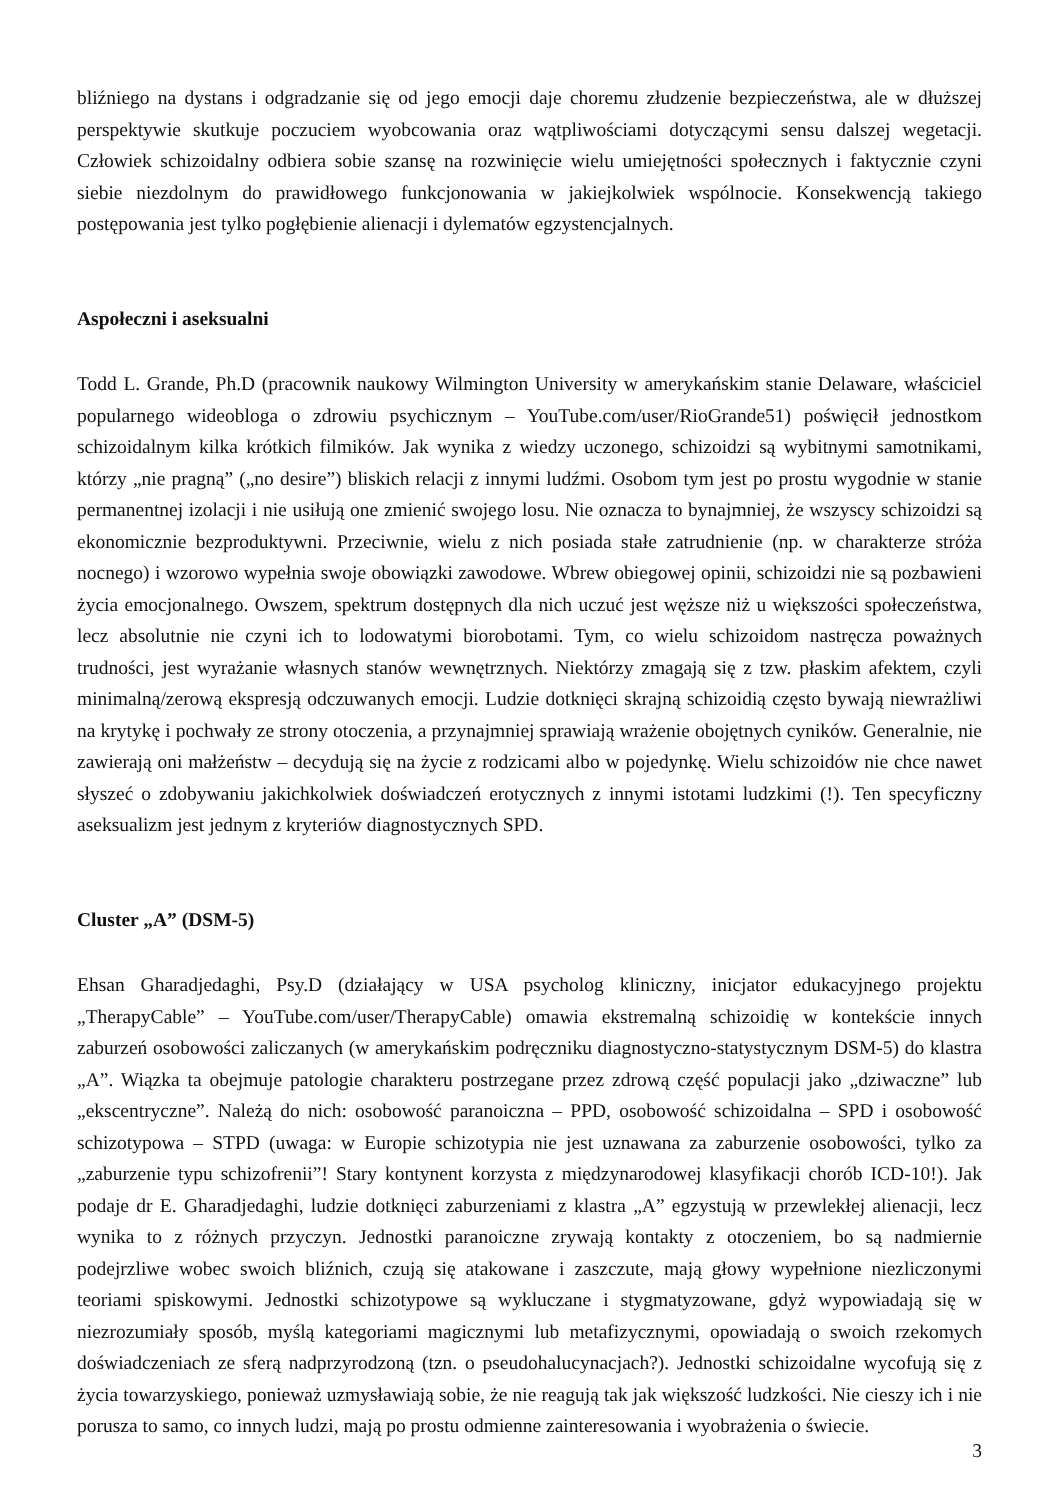bliźniego na dystans i odgradzanie się od jego emocji daje choremu złudzenie bezpieczeństwa, ale w dłuższej perspektywie skutkuje poczuciem wyobcowania oraz wątpliwościami dotyczącymi sensu dalszej wegetacji. Człowiek schizoidalny odbiera sobie szansę na rozwinięcie wielu umiejętności społecznych i faktycznie czyni siebie niezdolnym do prawidłowego funkcjonowania w jakiejkolwiek wspólnocie. Konsekwencją takiego postępowania jest tylko pogłębienie alienacji i dylematów egzystencjalnych.
Aspołeczni i aseksualni
Todd L. Grande, Ph.D (pracownik naukowy Wilmington University w amerykańskim stanie Delaware, właściciel popularnego wideobloga o zdrowiu psychicznym – YouTube.com/user/RioGrande51) poświęcił jednostkom schizoidalnym kilka krótkich filmików. Jak wynika z wiedzy uczonego, schizoidzi są wybitnymi samotnikami, którzy „nie pragną” („no desire”) bliskich relacji z innymi ludźmi. Osobom tym jest po prostu wygodnie w stanie permanentnej izolacji i nie usiłują one zmienić swojego losu. Nie oznacza to bynajmniej, że wszyscy schizoidzi są ekonomicznie bezproduktywni. Przeciwnie, wielu z nich posiada stałe zatrudnienie (np. w charakterze stróża nocnego) i wzorowo wypełnia swoje obowiązki zawodowe. Wbrew obiegowej opinii, schizoidzi nie są pozbawieni życia emocjonalnego. Owszem, spektrum dostępnych dla nich uczuć jest węższe niż u większości społeczeństwa, lecz absolutnie nie czyni ich to lodowatymi biorobotami. Tym, co wielu schizoidom nastręcza poważnych trudności, jest wyrażanie własnych stanów wewnętrznych. Niektórzy zmagają się z tzw. płaskim afektem, czyli minimalną/zerową ekspresją odczuwanych emocji. Ludzie dotknięci skrajną schizoidią często bywają niewrażliwi na krytykę i pochwały ze strony otoczenia, a przynajmniej sprawiają wrażenie obojętnych cyników. Generalnie, nie zawierają oni małżeństw – decydują się na życie z rodzicami albo w pojedynkę. Wielu schizoidów nie chce nawet słyszeć o zdobywaniu jakichkolwiek doświadczeń erotycznych z innymi istotami ludzkimi (!). Ten specyficzny aseksualizm jest jednym z kryteriów diagnostycznych SPD.
Cluster „A” (DSM-5)
Ehsan Gharadjedaghi, Psy.D (działający w USA psycholog kliniczny, inicjator edukacyjnego projektu „TherapyCable” – YouTube.com/user/TherapyCable) omawia ekstremalną schizoidię w kontekście innych zaburzeń osobowości zaliczanych (w amerykańskim podręczniku diagnostyczno-statystycznym DSM-5) do klastra „A”. Wiązka ta obejmuje patologie charakteru postrzegane przez zdrową część populacji jako „dziwaczne” lub „ekscentryczne”. Należą do nich: osobowość paranoiczna – PPD, osobowość schizoidalna – SPD i osobowość schizotypowa – STPD (uwaga: w Europie schizotypia nie jest uznawana za zaburzenie osobowości, tylko za „zaburzenie typu schizofrenii”! Stary kontynent korzysta z międzynarodowej klasyfikacji chorób ICD-10!). Jak podaje dr E. Gharadjedaghi, ludzie dotknięci zaburzeniami z klastra „A” egzystują w przewlekłej alienacji, lecz wynika to z różnych przyczyn. Jednostki paranoiczne zrywają kontakty z otoczeniem, bo są nadmiernie podejrzliwe wobec swoich bliźnich, czują się atakowane i zaszczute, mają głowy wypełnione niezliczonymi teoriami spiskowymi. Jednostki schizotypowe są wykluczane i stygmatyzowane, gdyż wypowiadają się w niezrozumiały sposób, myślą kategoriami magicznymi lub metafizycznymi, opowiadają o swoich rzekomych doświadczeniach ze sferą nadprzyrodzoną (tzn. o pseudohalucynacjach?). Jednostki schizoidalne wycofują się z życia towarzyskiego, ponieważ uzmysławiają sobie, że nie reagują tak jak większość ludzkości. Nie cieszy ich i nie porusza to samo, co innych ludzi, mają po prostu odmienne zainteresowania i wyobrażenia o świecie.
3